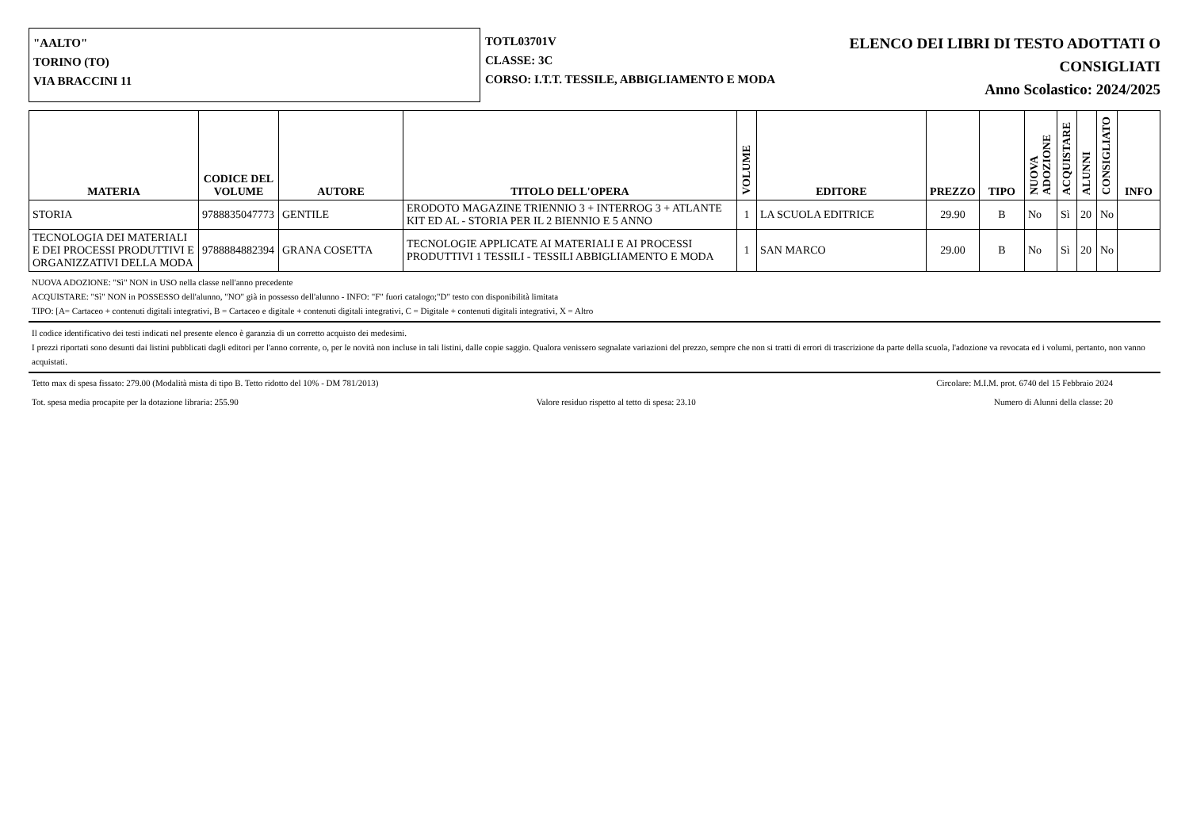"AALTO"
TORINO (TO)
VIA BRACCINI 11
TOTL03701V
CLASSE: 3C
CORSO: I.T.T. TESSILE, ABBIGLIAMENTO E MODA
ELENCO DEI LIBRI DI TESTO ADOTTATI O
CONSIGLIATI
Anno Scolastico: 2024/2025
| MATERIA | CODICE DEL VOLUME | AUTORE | TITOLO DELL'OPERA | VOLUME | EDITORE | PREZZO | TIPO | NUOVA ADOZIONE | ACQUISTARE | ALUNNI | CONSIGLIATO | INFO |
| --- | --- | --- | --- | --- | --- | --- | --- | --- | --- | --- | --- | --- |
| STORIA | 9788835047773 | GENTILE | ERODOTO MAGAZINE TRIENNIO 3 + INTERROG 3 + ATLANTE KIT ED AL - STORIA PER IL 2 BIENNIO E 5 ANNO | 1 | LA SCUOLA EDITRICE | 29.90 | B | No | Sì | 20 | No | |
| TECNOLOGIA DEI MATERIALI E DEI PROCESSI PRODUTTIVI E ORGANIZZATIVI DELLA MODA | 9788884882394 | GRANA COSETTA | TECNOLOGIE APPLICATE AI MATERIALI E AI PROCESSI PRODUTTIVI 1 TESSILI - TESSILI ABBIGLIAMENTO E MODA | 1 | SAN MARCO | 29.00 | B | No | Sì | 20 | No | |
NUOVA ADOZIONE: "Sì" NON in USO nella classe nell'anno precedente
ACQUISTARE: "Sì" NON in POSSESSO dell'alunno, "NO" già in possesso dell'alunno - INFO: "F" fuori catalogo;"D" testo con disponibilità limitata
TIPO: [A= Cartaceo + contenuti digitali integrativi, B = Cartaceo e digitale + contenuti digitali integrativi, C = Digitale + contenuti digitali integrativi, X = Altro
Il codice identificativo dei testi indicati nel presente elenco è garanzia di un corretto acquisto dei medesimi.
I prezzi riportati sono desunti dai listini pubblicati dagli editori per l'anno corrente, o, per le novità non incluse in tali listini, dalle copie saggio. Qualora venissero segnalate variazioni del prezzo, sempre che non si tratti di errori di trascrizione da parte della scuola, l'adozione va revocata ed i volumi, pertanto, non vanno acquistati.
Tetto max di spesa fissato: 279.00 (Modalità mista di tipo B. Tetto ridotto del 10% - DM 781/2013) Circolare: M.I.M. prot. 6740 del 15 Febbraio 2024
Tot. spesa media procapite per la dotazione libraria: 255.90 Valore residuo rispetto al tetto di spesa: 23.10 Numero di Alunni della classe: 20